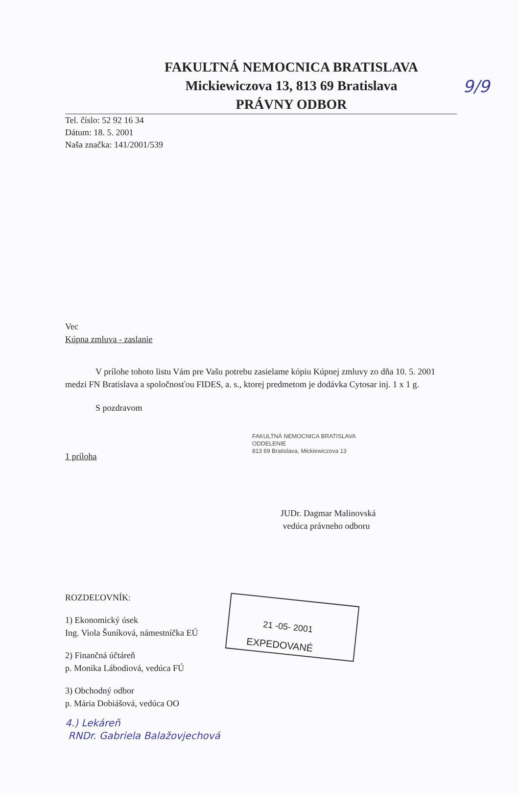9/9
FAKULTNÁ NEMOCNICA BRATISLAVA
Mickiewiczova 13, 813 69 Bratislava
PRÁVNY ODBOR
Tel. číslo: 52 92 16 34
Dátum: 18. 5. 2001
Naša značka: 141/2001/539
Vec
Kúpna zmluva - zaslanie
V prílohe tohoto listu Vám pre Vašu potrebu zasielame kópiu Kúpnej zmluvy zo dňa 10. 5. 2001 medzi FN Bratislava a spoločnosťou FIDES, a. s., ktorej predmetom je dodávka Cytosar inj. 1 x 1 g.
S pozdravom
FAKULTNÁ NEMOCNICA BRATISLAVA
ODDELENIE
813 69 Bratislava, Mickiewiczova 13
1 príloha
JUDr. Dagmar Malinovská
vedúca právneho odboru
ROZDEĽOVNÍK:
1) Ekonomický úsek
Ing. Viola Šuníková, námestníčka EÚ
2) Finančná účtáreň
p. Monika Lábodiová, vedúca FÚ
3) Obchodný odbor
p. Mária Dobiášová, vedúca OO
4.) Lekáreň
RNDr. Gabriela Balažovjechová
21 -05- 2001
EXPEDOVANÉ